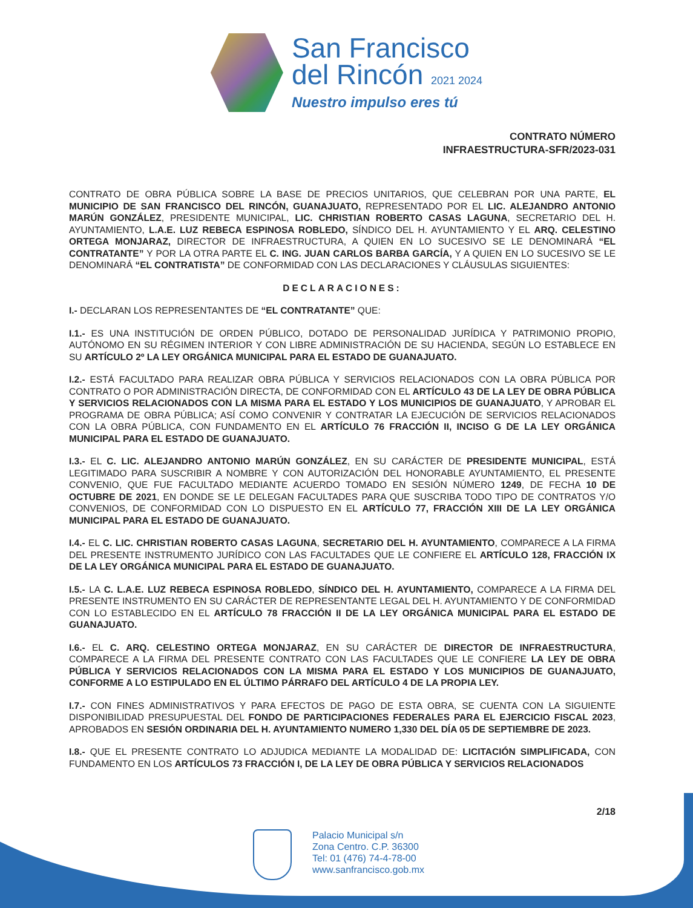San Francisco
del Rincón 2021 2024
Nuestro impulso eres tú
CONTRATO NÚMERO
INFRAESTRUCTURA-SFR/2023-031
CONTRATO DE OBRA PÚBLICA SOBRE LA BASE DE PRECIOS UNITARIOS, QUE CELEBRAN POR UNA PARTE, EL MUNICIPIO DE SAN FRANCISCO DEL RINCÓN, GUANAJUATO, REPRESENTADO POR EL LIC. ALEJANDRO ANTONIO MARÚN GONZÁLEZ, PRESIDENTE MUNICIPAL, LIC. CHRISTIAN ROBERTO CASAS LAGUNA, SECRETARIO DEL H. AYUNTAMIENTO, L.A.E. LUZ REBECA ESPINOSA ROBLEDO, SÍNDICO DEL H. AYUNTAMIENTO Y EL ARQ. CELESTINO ORTEGA MONJARAZ, DIRECTOR DE INFRAESTRUCTURA, A QUIEN EN LO SUCESIVO SE LE DENOMINARÁ “EL CONTRATANTE” Y POR LA OTRA PARTE EL C. ING. JUAN CARLOS BARBA GARCÍA, Y A QUIEN EN LO SUCESIVO SE LE DENOMINARÁ “EL CONTRATISTA” DE CONFORMIDAD CON LAS DECLARACIONES Y CLÁUSULAS SIGUIENTES:
DECLARACIONES:
I.- DECLARAN LOS REPRESENTANTES DE “EL CONTRATANTE” QUE:
I.1.- ES UNA INSTITUCIÓN DE ORDEN PÚBLICO, DOTADO DE PERSONALIDAD JURÍDICA Y PATRIMONIO PROPIO, AUTÓNOMO EN SU RÉGIMEN INTERIOR Y CON LIBRE ADMINISTRACIÓN DE SU HACIENDA, SEGÚN LO ESTABLECE EN SU ARTÍCULO 2º LA LEY ORGÁNICA MUNICIPAL PARA EL ESTADO DE GUANAJUATO.
I.2.- ESTÁ FACULTADO PARA REALIZAR OBRA PÚBLICA Y SERVICIOS RELACIONADOS CON LA OBRA PÚBLICA POR CONTRATO O POR ADMINISTRACIÓN DIRECTA, DE CONFORMIDAD CON EL ARTÍCULO 43 DE LA LEY DE OBRA PÚBLICA Y SERVICIOS RELACIONADOS CON LA MISMA PARA EL ESTADO Y LOS MUNICIPIOS DE GUANAJUATO, Y APROBAR EL PROGRAMA DE OBRA PÚBLICA; ASÍ COMO CONVENIR Y CONTRATAR LA EJECUCIÓN DE SERVICIOS RELACIONADOS CON LA OBRA PÚBLICA, CON FUNDAMENTO EN EL ARTÍCULO 76 FRACCIÓN II, INCISO G DE LA LEY ORGÁNICA MUNICIPAL PARA EL ESTADO DE GUANAJUATO.
I.3.- EL C. LIC. ALEJANDRO ANTONIO MARÚN GONZÁLEZ, EN SU CARÁCTER DE PRESIDENTE MUNICIPAL, ESTÁ LEGITIMADO PARA SUSCRIBIR A NOMBRE Y CON AUTORIZACIÓN DEL HONORABLE AYUNTAMIENTO, EL PRESENTE CONVENIO, QUE FUE FACULTADO MEDIANTE ACUERDO TOMADO EN SESIÓN NÚMERO 1249, DE FECHA 10 DE OCTUBRE DE 2021, EN DONDE SE LE DELEGAN FACULTADES PARA QUE SUSCRIBA TODO TIPO DE CONTRATOS Y/O CONVENIOS, DE CONFORMIDAD CON LO DISPUESTO EN EL ARTÍCULO 77, FRACCIÓN XIII DE LA LEY ORGÁNICA MUNICIPAL PARA EL ESTADO DE GUANAJUATO.
I.4.- EL C. LIC. CHRISTIAN ROBERTO CASAS LAGUNA, SECRETARIO DEL H. AYUNTAMIENTO, COMPARECE A LA FIRMA DEL PRESENTE INSTRUMENTO JURÍDICO CON LAS FACULTADES QUE LE CONFIERE EL ARTÍCULO 128, FRACCIÓN IX DE LA LEY ORGÁNICA MUNICIPAL PARA EL ESTADO DE GUANAJUATO.
I.5.- LA C. L.A.E. LUZ REBECA ESPINOSA ROBLEDO, SÍNDICO DEL H. AYUNTAMIENTO, COMPARECE A LA FIRMA DEL PRESENTE INSTRUMENTO EN SU CARÁCTER DE REPRESENTANTE LEGAL DEL H. AYUNTAMIENTO Y DE CONFORMIDAD CON LO ESTABLECIDO EN EL ARTÍCULO 78 FRACCIÓN II DE LA LEY ORGÁNICA MUNICIPAL PARA EL ESTADO DE GUANAJUATO.
I.6.- EL C. ARQ. CELESTINO ORTEGA MONJARAZ, EN SU CARÁCTER DE DIRECTOR DE INFRAESTRUCTURA, COMPARECE A LA FIRMA DEL PRESENTE CONTRATO CON LAS FACULTADES QUE LE CONFIERE LA LEY DE OBRA PÚBLICA Y SERVICIOS RELACIONADOS CON LA MISMA PARA EL ESTADO Y LOS MUNICIPIOS DE GUANAJUATO, CONFORME A LO ESTIPULADO EN EL ÚLTIMO PÁRRAFO DEL ARTÍCULO 4 DE LA PROPIA LEY.
I.7.- CON FINES ADMINISTRATIVOS Y PARA EFECTOS DE PAGO DE ESTA OBRA, SE CUENTA CON LA SIGUIENTE DISPONIBILIDAD PRESUPUESTAL DEL FONDO DE PARTICIPACIONES FEDERALES PARA EL EJERCICIO FISCAL 2023, APROBADOS EN SESIÓN ORDINARIA DEL H. AYUNTAMIENTO NUMERO 1,330 DEL DÍA 05 DE SEPTIEMBRE DE 2023.
I.8.- QUE EL PRESENTE CONTRATO LO ADJUDICA MEDIANTE LA MODALIDAD DE: LICITACIÓN SIMPLIFICADA, CON FUNDAMENTO EN LOS ARTÍCULOS 73 FRACCIÓN I, DE LA LEY DE OBRA PÚBLICA Y SERVICIOS RELACIONADOS
2/18
Palacio Municipal s/n
Zona Centro. C.P. 36300
Tel: 01 (476) 74-4-78-00
www.sanfrancisco.gob.mx